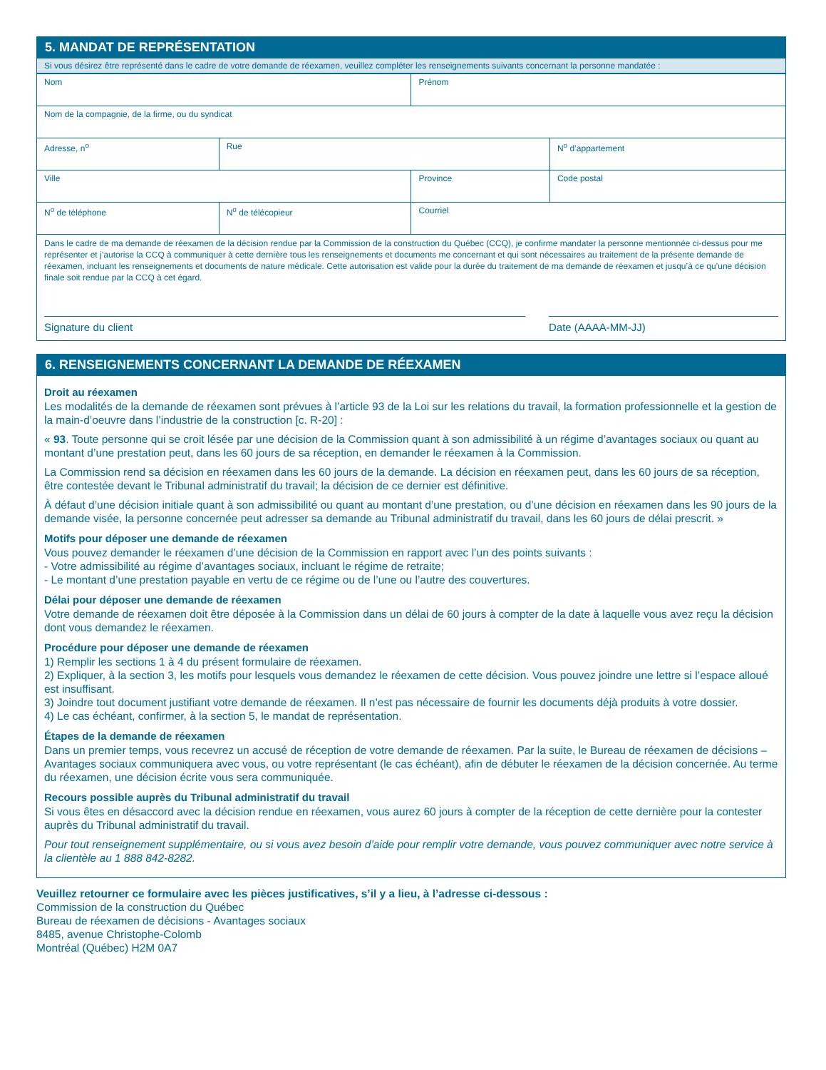5. MANDAT DE REPRÉSENTATION
Si vous désirez être représenté dans le cadre de votre demande de réexamen, veuillez compléter les renseignements suivants concernant la personne mandatée :
| Nom | | | Prénom | |
| Nom de la compagnie, de la firme, ou du syndicat | | | | |
| Adresse, n<sup>o</sup> | Rue | | | N<sup>o</sup> d’appartement |
| Ville | | | Province | Code postal |
| N<sup>o</sup> de téléphone | | N<sup>o</sup> de télécopieur | Courriel | |
Dans le cadre de ma demande de réexamen de la décision rendue par la Commission de la construction du Québec (CCQ), je confirme mandater la personne mentionnée ci-dessus pour me représenter et j’autorise la CCQ à communiquer à cette dernière tous les renseignements et documents me concernant et qui sont nécessaires au traitement de la présente demande de réexamen, incluant les renseignements et documents de nature médicale. Cette autorisation est valide pour la durée du traitement de ma demande de réexamen et jusqu’à ce qu’une décision finale soit rendue par la CCQ à cet égard.
Signature du client Date (AAAA-MM-JJ)
6. RENSEIGNEMENTS CONCERNANT LA DEMANDE DE RÉEXAMEN
Droit au réexamen
Les modalités de la demande de réexamen sont prévues à l’article 93 de la Loi sur les relations du travail, la formation professionnelle et la gestion de la main-d’oeuvre dans l’industrie de la construction [c. R-20] :
« 93. Toute personne qui se croit lésée par une décision de la Commission quant à son admissibilité à un régime d’avantages sociaux ou quant au montant d’une prestation peut, dans les 60 jours de sa réception, en demander le réexamen à la Commission.
La Commission rend sa décision en réexamen dans les 60 jours de la demande. La décision en réexamen peut, dans les 60 jours de sa réception, être contestée devant le Tribunal administratif du travail; la décision de ce dernier est définitive.
À défaut d’une décision initiale quant à son admissibilité ou quant au montant d’une prestation, ou d’une décision en réexamen dans les 90 jours de la demande visée, la personne concernée peut adresser sa demande au Tribunal administratif du travail, dans les 60 jours de délai prescrit. »
Motifs pour déposer une demande de réexamen
Vous pouvez demander le réexamen d’une décision de la Commission en rapport avec l’un des points suivants :
- Votre admissibilité au régime d’avantages sociaux, incluant le régime de retraite;
- Le montant d’une prestation payable en vertu de ce régime ou de l’une ou l’autre des couvertures.
Délai pour déposer une demande de réexamen
Votre demande de réexamen doit être déposée à la Commission dans un délai de 60 jours à compter de la date à laquelle vous avez reçu la décision dont vous demandez le réexamen.
Procédure pour déposer une demande de réexamen
1) Remplir les sections 1 à 4 du présent formulaire de réexamen.
2) Expliquer, à la section 3, les motifs pour lesquels vous demandez le réexamen de cette décision. Vous pouvez joindre une lettre si l’espace alloué est insuffisant.
3) Joindre tout document justifiant votre demande de réexamen. Il n’est pas nécessaire de fournir les documents déjà produits à votre dossier.
4) Le cas échéant, confirmer, à la section 5, le mandat de représentation.
Étapes de la demande de réexamen
Dans un premier temps, vous recevrez un accusé de réception de votre demande de réexamen. Par la suite, le Bureau de réexamen de décisions – Avantages sociaux communiquera avec vous, ou votre représentant (le cas échéant), afin de débuter le réexamen de la décision concernée. Au terme du réexamen, une décision écrite vous sera communiquée.
Recours possible auprès du Tribunal administratif du travail
Si vous êtes en désaccord avec la décision rendue en réexamen, vous aurez 60 jours à compter de la réception de cette dernière pour la contester auprès du Tribunal administratif du travail.
Pour tout renseignement supplémentaire, ou si vous avez besoin d’aide pour remplir votre demande, vous pouvez communiquer avec notre service à la clientèle au 1 888 842-8282.
Veuillez retourner ce formulaire avec les pièces justificatives, s’il y a lieu, à l’adresse ci-dessous :
Commission de la construction du Québec
Bureau de réexamen de décisions - Avantages sociaux
8485, avenue Christophe-Colomb
Montréal (Québec) H2M 0A7